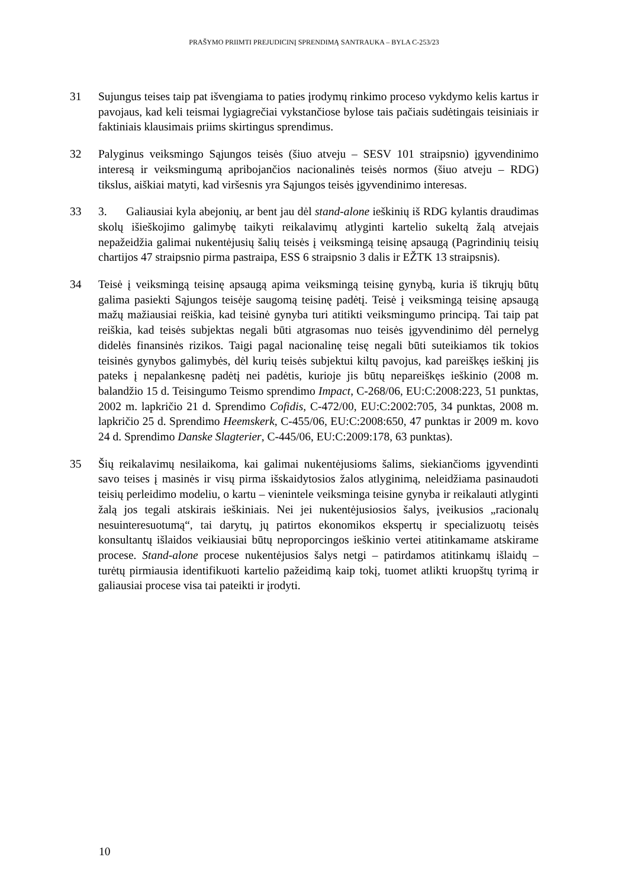PRAŠYMO PRIIMTI PREJUDICINĮ SPRENDIMĄ SANTRAUKA – BYLA C-253/23
31 Sujungus teises taip pat išvengiama to paties įrodymų rinkimo proceso vykdymo kelis kartus ir pavojaus, kad keli teismai lygiagrečiai vykstančiose bylose tais pačiais sudėtingais teisiniais ir faktiniais klausimais priims skirtingus sprendimus.
32 Palyginus veiksmingo Sąjungos teisės (šiuo atveju – SESV 101 straipsnio) įgyvendinimo interesą ir veiksmingumą apribojančios nacionalinės teisės normos (šiuo atveju – RDG) tikslus, aiškiai matyti, kad viršesnis yra Sąjungos teisės įgyvendinimo interesas.
33 3. Galiausiai kyla abejonių, ar bent jau dėl stand-alone ieškinių iš RDG kylantis draudimas skolų išieškojimo galimybę taikyti reikalavimų atlyginti kartelio sukeltą žalą atvejais nepažeidžia galimai nukentėjusių šalių teisės į veiksmingą teisinę apsaugą (Pagrindinių teisių chartijos 47 straipsnio pirma pastraipa, ESS 6 straipsnio 3 dalis ir EŽTK 13 straipsnis).
34 Teisė į veiksmingą teisinę apsaugą apima veiksmingą teisinę gynybą, kuria iš tikrųjų būtų galima pasiekti Sąjungos teisėje saugomą teisinę padėtį. Teisė į veiksmingą teisinę apsaugą mažų mažiausiai reiškia, kad teisinė gynyba turi atitikti veiksmingumo principą. Tai taip pat reiškia, kad teisės subjektas negali būti atgrasomas nuo teisės įgyvendinimo dėl pernelyg didelės finansinės rizikos. Taigi pagal nacionalinę teisę negali būti suteikiamos tik tokios teisinės gynybos galimybės, dėl kurių teisės subjektui kiltų pavojus, kad pareiškęs ieškinį jis pateks į nepalankesnę padėtį nei padėtis, kurioje jis būtų nepareiškęs ieškinio (2008 m. balandžio 15 d. Teisingumo Teismo sprendimo Impact, C-268/06, EU:C:2008:223, 51 punktas, 2002 m. lapkričio 21 d. Sprendimo Cofidis, C-472/00, EU:C:2002:705, 34 punktas, 2008 m. lapkričio 25 d. Sprendimo Heemskerk, C-455/06, EU:C:2008:650, 47 punktas ir 2009 m. kovo 24 d. Sprendimo Danske Slagterier, C-445/06, EU:C:2009:178, 63 punktas).
35 Šių reikalavimų nesilaikoma, kai galimai nukentėjusioms šalims, siekiančioms įgyvendinti savo teises į masinės ir visų pirma išskaidytosios žalos atlyginimą, neleidžiama pasinaudoti teisių perleidimo modeliu, o kartu – vienintele veiksminga teisine gynyba ir reikalauti atlyginti žalą jos tegali atskirais ieškiniais. Nei jei nukentėjusiosios šalys, įveikusios „racionalų nesuinteresuotumą“, tai darytų, jų patirtos ekonomikos ekspertų ir specializuotų teisės konsultantų išlaidos veikiausiai būtų neproporcingos ieškinio vertei atitinkamame atskirame procese. Stand-alone procese nukentėjusios šalys netgi – patirdamos atitinkamų išlaidų – turėtų pirmiausia identifikuoti kartelio pažeidimą kaip tokį, tuomet atlikti kruopštų tyrimą ir galiausiai procese visa tai pateikti ir įrodyti.
10